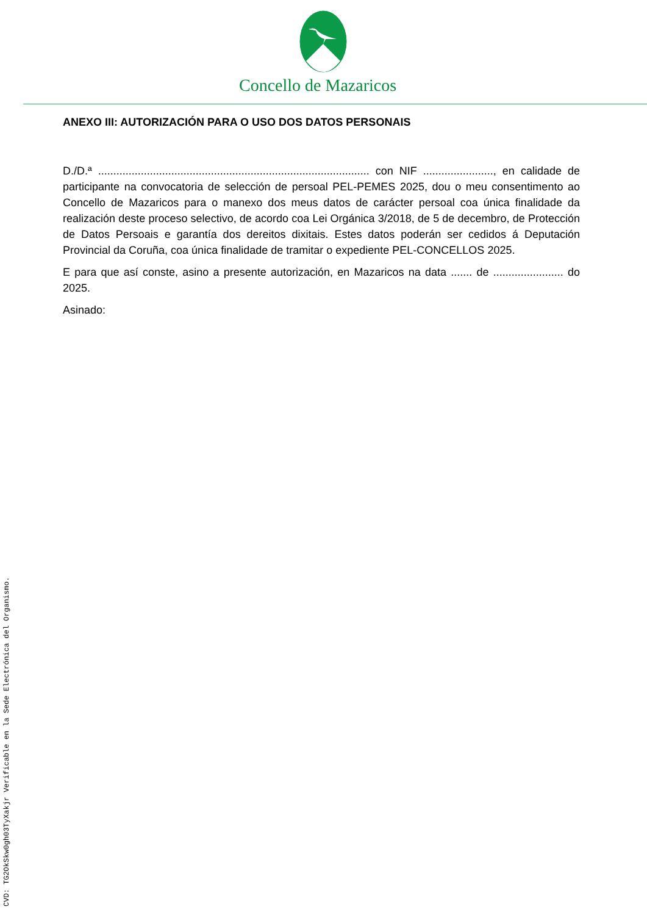Concello de Mazaricos
ANEXO III: AUTORIZACIÓN PARA O USO DOS DATOS PERSONAIS
D./D.ª ......................................................................................... con NIF ......................., en calidade de participante na convocatoria de selección de persoal PEL-PEMES 2025, dou o meu consentimento ao Concello de Mazaricos para o manexo dos meus datos de carácter persoal coa única finalidade da realización deste proceso selectivo, de acordo coa Lei Orgánica 3/2018, de 5 de decembro, de Protección de Datos Persoais e garantía dos dereitos dixitais. Estes datos poderán ser cedidos á Deputación Provincial da Coruña, coa única finalidade de tramitar o expediente PEL-CONCELLOS 2025.
E para que así conste, asino a presente autorización, en Mazaricos na data ....... de ....................... do 2025.
Asinado:
CVD: TG2OkSkw0gh03TyXakjr Verificable en la Sede Electrónica del Organismo.